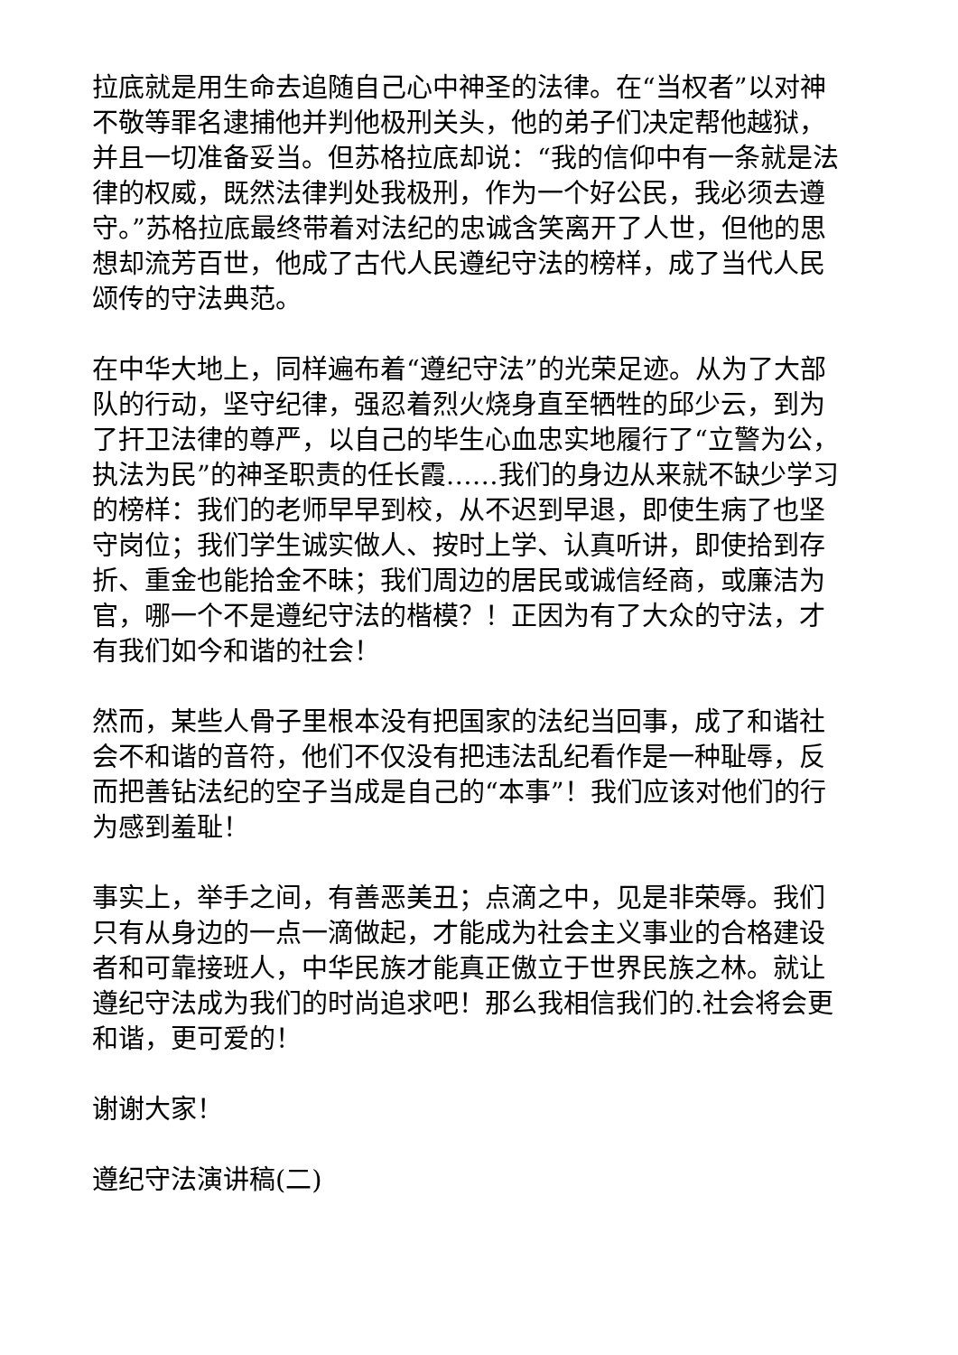拉底就是用生命去追随自己心中神圣的法律。在“当权者”以对神不敬等罪名逮捕他并判他极刑关头，他的弟子们决定帮他越狱，并且一切准备妥当。但苏格拉底却说：“我的信仰中有一条就是法律的权威，既然法律判处我极刑，作为一个好公民，我必须去遵守。”苏格拉底最终带着对法纪的忠诚含笑离开了人世，但他的思想却流芳百世，他成了古代人民遵纪守法的榜样，成了当代人民颂传的守法典范。
在中华大地上，同样遍布着“遵纪守法”的光荣足迹。从为了大部队的行动，坚守纪律，强忍着烈火烧身直至牺牲的邱少云，到为了扞卫法律的尊严，以自己的毕生心血忠实地履行了“立警为公，执法为民”的神圣职责的任长霞……我们的身边从来就不缺少学习的榜样：我们的老师早早到校，从不迟到早退，即使生病了也坚守岗位；我们学生诚实做人、按时上学、认真听讲，即使拾到存折、重金也能拾金不昧；我们周边的居民或诚信经商，或廉洁为官，哪一个不是遵纪守法的楷模？！正因为有了大众的守法，才有我们如今和谐的社会！
然而，某些人骨子里根本没有把国家的法纪当回事，成了和谐社会不和谐的音符，他们不仅没有把违法乱纪看作是一种耻辱，反而把善钻法纪的空子当成是自己的“本事”！我们应该对他们的行为感到羞耻！
事实上，举手之间，有善恶美丑；点滴之中，见是非荣辱。我们只有从身边的一点一滴做起，才能成为社会主义事业的合格建设者和可靠接班人，中华民族才能真正傲立于世界民族之林。就让遵纪守法成为我们的时尚追求吧！那么我相信我们的.社会将会更和谐，更可爱的！
谢谢大家！
遵纪守法演讲稿(二)